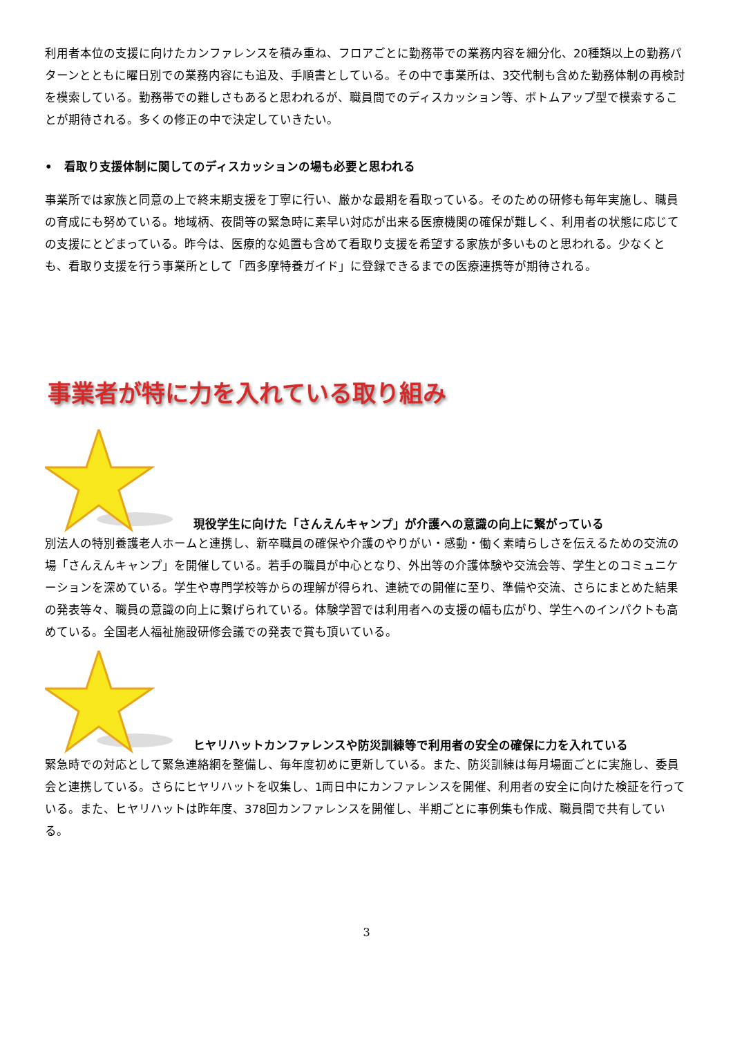利用者本位の支援に向けたカンファレンスを積み重ね、フロアごとに勤務帯での業務内容を細分化、20種類以上の勤務パターンとともに曜日別での業務内容にも追及、手順書としている。その中で事業所は、3交代制も含めた勤務体制の再検討を模索している。勤務帯での難しさもあると思われるが、職員間でのディスカッション等、ボトムアップ型で模索することが期待される。多くの修正の中で決定していきたい。
• 看取り支援体制に関してのディスカッションの場も必要と思われる
事業所では家族と同意の上で終末期支援を丁寧に行い、厳かな最期を看取っている。そのための研修も毎年実施し、職員の育成にも努めている。地域柄、夜間等の緊急時に素早い対応が出来る医療機関の確保が難しく、利用者の状態に応じての支援にとどまっている。昨今は、医療的な処置も含めて看取り支援を希望する家族が多いものと思われる。少なくとも、看取り支援を行う事業所として「西多摩特養ガイド」に登録できるまでの医療連携等が期待される。
事業者が特に力を入れている取り組み
現役学生に向けた「さんえんキャンプ」が介護への意識の向上に繋がっている
別法人の特別養護老人ホームと連携し、新卒職員の確保や介護のやりがい・感動・働く素晴らしさを伝えるための交流の場「さんえんキャンプ」を開催している。若手の職員が中心となり、外出等の介護体験や交流会等、学生とのコミュニケーションを深めている。学生や専門学校等からの理解が得られ、連続での開催に至り、準備や交流、さらにまとめた結果の発表等々、職員の意識の向上に繋げられている。体験学習では利用者への支援の幅も広がり、学生へのインパクトも高めている。全国老人福祉施設研修会議での発表で賞も頂いている。
ヒヤリハットカンファレンスや防災訓練等で利用者の安全の確保に力を入れている
緊急時での対応として緊急連絡網を整備し、毎年度初めに更新している。また、防災訓練は毎月場面ごとに実施し、委員会と連携している。さらにヒヤリハットを収集し、1両日中にカンファレンスを開催、利用者の安全に向けた検証を行っている。また、ヒヤリハットは昨年度、378回カンファレンスを開催し、半期ごとに事例集も作成、職員間で共有している。
3